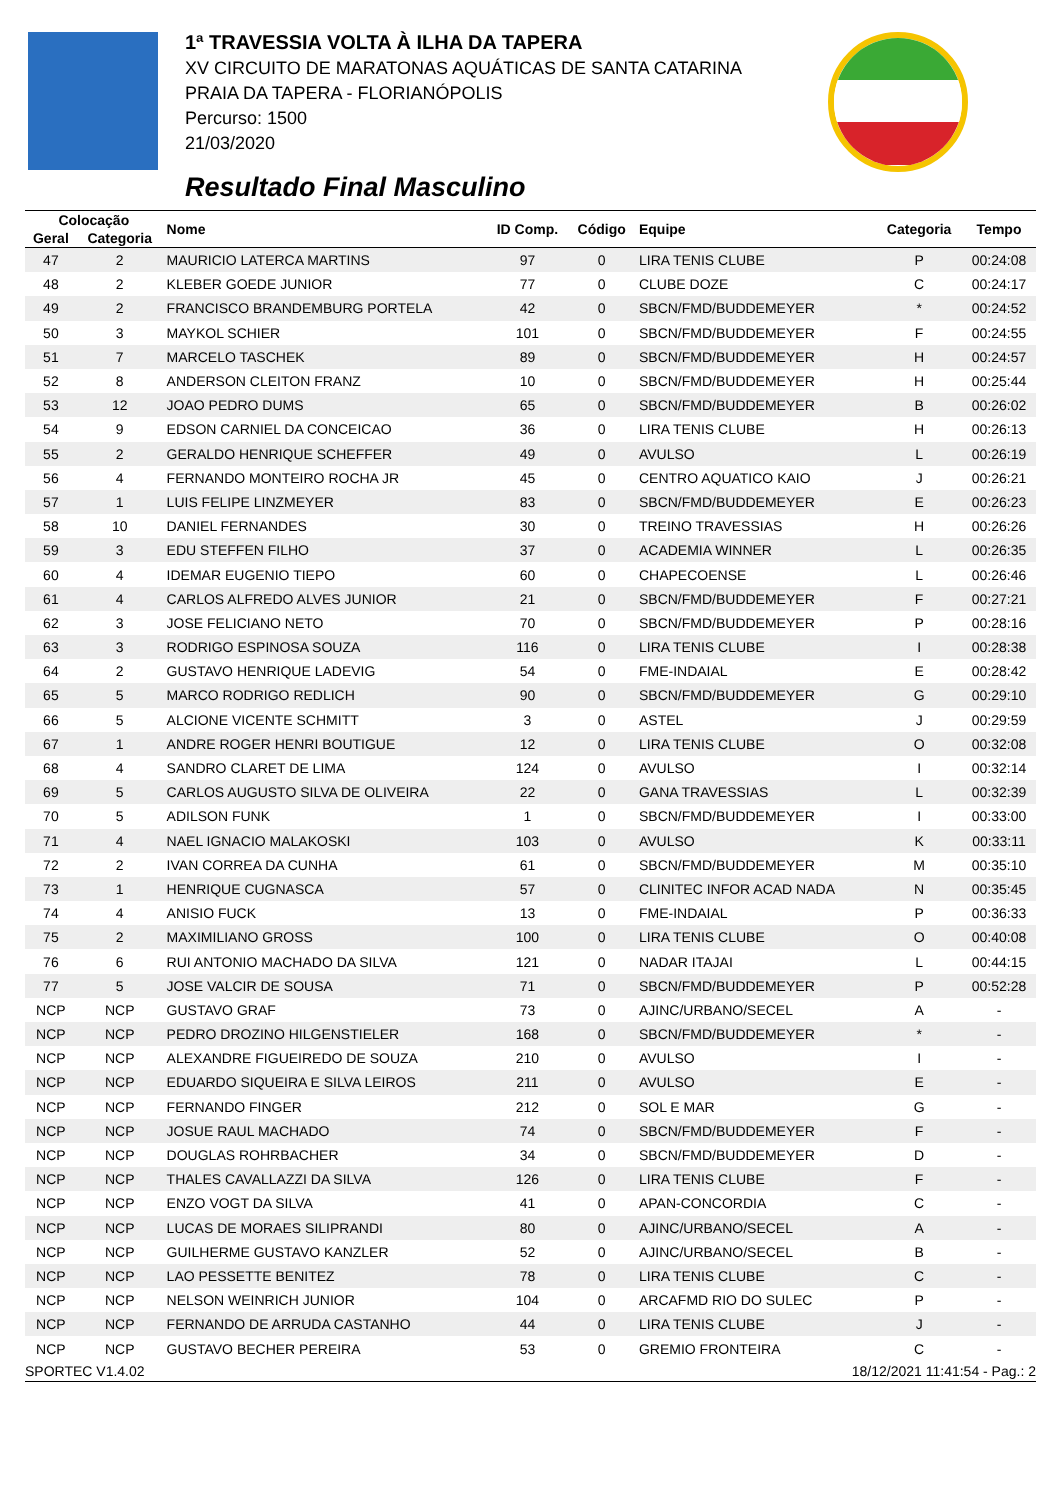1ª TRAVESSIA VOLTA À ILHA DA TAPERA
XV CIRCUITO DE MARATONAS AQUÁTICAS DE SANTA CATARINA
PRAIA DA TAPERA - FLORIANÓPOLIS
Percurso: 1500
21/03/2020
Resultado Final Masculino
| Colocação | | Nome | ID Comp. | Código | Equipe | Categoria | Tempo |
| --- | --- | --- | --- | --- | --- | --- | --- |
| Geral | Categoria | | | | | | |
| 47 | 2 | MAURICIO LATERCA MARTINS | 97 | 0 | LIRA TENIS CLUBE | P | 00:24:08 |
| 48 | 2 | KLEBER GOEDE JUNIOR | 77 | 0 | CLUBE DOZE | C | 00:24:17 |
| 49 | 2 | FRANCISCO BRANDEMBURG PORTELA | 42 | 0 | SBCN/FMD/BUDDEMEYER | * | 00:24:52 |
| 50 | 3 | MAYKOL SCHIER | 101 | 0 | SBCN/FMD/BUDDEMEYER | F | 00:24:55 |
| 51 | 7 | MARCELO TASCHEK | 89 | 0 | SBCN/FMD/BUDDEMEYER | H | 00:24:57 |
| 52 | 8 | ANDERSON CLEITON FRANZ | 10 | 0 | SBCN/FMD/BUDDEMEYER | H | 00:25:44 |
| 53 | 12 | JOAO PEDRO DUMS | 65 | 0 | SBCN/FMD/BUDDEMEYER | B | 00:26:02 |
| 54 | 9 | EDSON CARNIEL DA CONCEICAO | 36 | 0 | LIRA TENIS CLUBE | H | 00:26:13 |
| 55 | 2 | GERALDO HENRIQUE SCHEFFER | 49 | 0 | AVULSO | L | 00:26:19 |
| 56 | 4 | FERNANDO MONTEIRO ROCHA JR | 45 | 0 | CENTRO AQUATICO KAIO | J | 00:26:21 |
| 57 | 1 | LUIS FELIPE LINZMEYER | 83 | 0 | SBCN/FMD/BUDDEMEYER | E | 00:26:23 |
| 58 | 10 | DANIEL FERNANDES | 30 | 0 | TREINO TRAVESSIAS | H | 00:26:26 |
| 59 | 3 | EDU STEFFEN FILHO | 37 | 0 | ACADEMIA WINNER | L | 00:26:35 |
| 60 | 4 | IDEMAR EUGENIO TIEPO | 60 | 0 | CHAPECOENSE | L | 00:26:46 |
| 61 | 4 | CARLOS ALFREDO ALVES JUNIOR | 21 | 0 | SBCN/FMD/BUDDEMEYER | F | 00:27:21 |
| 62 | 3 | JOSE FELICIANO NETO | 70 | 0 | SBCN/FMD/BUDDEMEYER | P | 00:28:16 |
| 63 | 3 | RODRIGO ESPINOSA SOUZA | 116 | 0 | LIRA TENIS CLUBE | I | 00:28:38 |
| 64 | 2 | GUSTAVO HENRIQUE LADEVIG | 54 | 0 | FME-INDAIAL | E | 00:28:42 |
| 65 | 5 | MARCO RODRIGO REDLICH | 90 | 0 | SBCN/FMD/BUDDEMEYER | G | 00:29:10 |
| 66 | 5 | ALCIONE VICENTE SCHMITT | 3 | 0 | ASTEL | J | 00:29:59 |
| 67 | 1 | ANDRE ROGER HENRI BOUTIGUE | 12 | 0 | LIRA TENIS CLUBE | O | 00:32:08 |
| 68 | 4 | SANDRO CLARET DE LIMA | 124 | 0 | AVULSO | I | 00:32:14 |
| 69 | 5 | CARLOS AUGUSTO SILVA DE OLIVEIRA | 22 | 0 | GANA TRAVESSIAS | L | 00:32:39 |
| 70 | 5 | ADILSON FUNK | 1 | 0 | SBCN/FMD/BUDDEMEYER | I | 00:33:00 |
| 71 | 4 | NAEL IGNACIO MALAKOSKI | 103 | 0 | AVULSO | K | 00:33:11 |
| 72 | 2 | IVAN CORREA DA CUNHA | 61 | 0 | SBCN/FMD/BUDDEMEYER | M | 00:35:10 |
| 73 | 1 | HENRIQUE CUGNASCA | 57 | 0 | CLINITEC INFOR ACAD NADA | N | 00:35:45 |
| 74 | 4 | ANISIO FUCK | 13 | 0 | FME-INDAIAL | P | 00:36:33 |
| 75 | 2 | MAXIMILIANO GROSS | 100 | 0 | LIRA TENIS CLUBE | O | 00:40:08 |
| 76 | 6 | RUI ANTONIO MACHADO DA SILVA | 121 | 0 | NADAR ITAJAI | L | 00:44:15 |
| 77 | 5 | JOSE VALCIR DE SOUSA | 71 | 0 | SBCN/FMD/BUDDEMEYER | P | 00:52:28 |
| NCP | NCP | GUSTAVO GRAF | 73 | 0 | AJINC/URBANO/SECEL | A | - |
| NCP | NCP | PEDRO DROZINO HILGENSTIELER | 168 | 0 | SBCN/FMD/BUDDEMEYER | * | - |
| NCP | NCP | ALEXANDRE FIGUEIREDO DE SOUZA | 210 | 0 | AVULSO | I | - |
| NCP | NCP | EDUARDO SIQUEIRA E SILVA LEIROS | 211 | 0 | AVULSO | E | - |
| NCP | NCP | FERNANDO FINGER | 212 | 0 | SOL E MAR | G | - |
| NCP | NCP | JOSUE RAUL MACHADO | 74 | 0 | SBCN/FMD/BUDDEMEYER | F | - |
| NCP | NCP | DOUGLAS ROHRBACHER | 34 | 0 | SBCN/FMD/BUDDEMEYER | D | - |
| NCP | NCP | THALES CAVALLAZZI DA SILVA | 126 | 0 | LIRA TENIS CLUBE | F | - |
| NCP | NCP | ENZO VOGT DA SILVA | 41 | 0 | APAN-CONCORDIA | C | - |
| NCP | NCP | LUCAS DE MORAES SILIPRANDI | 80 | 0 | AJINC/URBANO/SECEL | A | - |
| NCP | NCP | GUILHERME GUSTAVO KANZLER | 52 | 0 | AJINC/URBANO/SECEL | B | - |
| NCP | NCP | LAO PESSETTE BENITEZ | 78 | 0 | LIRA TENIS CLUBE | C | - |
| NCP | NCP | NELSON WEINRICH JUNIOR | 104 | 0 | ARCAFMD RIO DO SULEC | P | - |
| NCP | NCP | FERNANDO DE ARRUDA CASTANHO | 44 | 0 | LIRA TENIS CLUBE | J | - |
| NCP | NCP | GUSTAVO BECHER PEREIRA | 53 | 0 | GREMIO FRONTEIRA | C | - |
SPORTEC V1.4.02 18/12/2021 11:41:54 - Pag.: 2